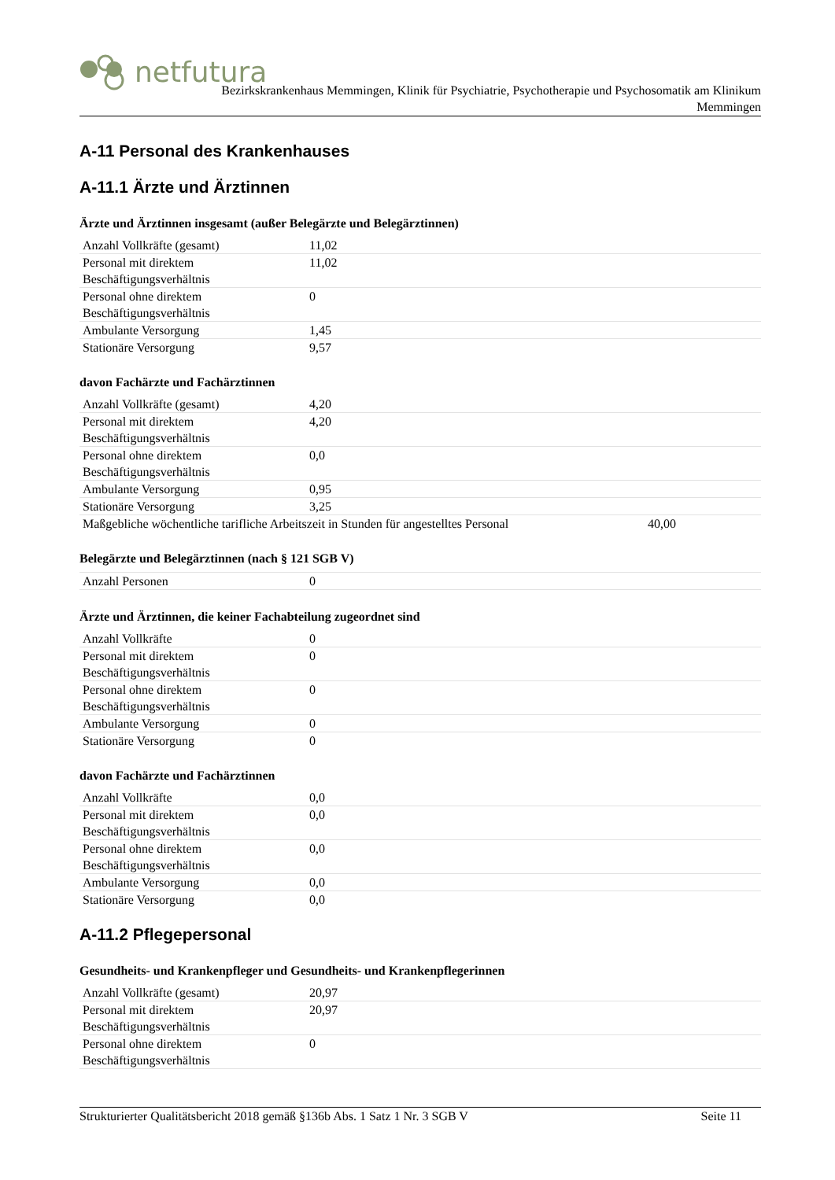netfutura
Bezirkskrankenhaus Memmingen, Klinik für Psychiatrie, Psychotherapie und Psychosomatik am Klinikum
Memmingen
A-11 Personal des Krankenhauses
A-11.1 Ärzte und Ärztinnen
Ärzte und Ärztinnen insgesamt (außer Belegärzte und Belegärztinnen)
| Anzahl Vollkräfte (gesamt) | 11,02 |
| Personal mit direktem Beschäftigungsverhältnis | 11,02 |
| Personal ohne direktem Beschäftigungsverhältnis | 0 |
| Ambulante Versorgung | 1,45 |
| Stationäre Versorgung | 9,57 |
davon Fachärzte und Fachärztinnen
| Anzahl Vollkräfte (gesamt) | 4,20 | |
| Personal mit direktem Beschäftigungsverhältnis | 4,20 | |
| Personal ohne direktem Beschäftigungsverhältnis | 0,0 | |
| Ambulante Versorgung | 0,95 | |
| Stationäre Versorgung | 3,25 | |
| Maßgebliche wöchentliche tarifliche Arbeitszeit in Stunden für angestelltes Personal | | 40,00 |
Belegärzte und Belegärztinnen (nach § 121 SGB V)
| Anzahl Personen | 0 |
Ärzte und Ärztinnen, die keiner Fachabteilung zugeordnet sind
| Anzahl Vollkräfte | 0 |
| Personal mit direktem Beschäftigungsverhältnis | 0 |
| Personal ohne direktem Beschäftigungsverhältnis | 0 |
| Ambulante Versorgung | 0 |
| Stationäre Versorgung | 0 |
davon Fachärzte und Fachärztinnen
| Anzahl Vollkräfte | 0,0 |
| Personal mit direktem Beschäftigungsverhältnis | 0,0 |
| Personal ohne direktem Beschäftigungsverhältnis | 0,0 |
| Ambulante Versorgung | 0,0 |
| Stationäre Versorgung | 0,0 |
A-11.2 Pflegepersonal
Gesundheits- und Krankenpfleger und Gesundheits- und Krankenpflegerinnen
| Anzahl Vollkräfte (gesamt) | 20,97 |
| Personal mit direktem Beschäftigungsverhältnis | 20,97 |
| Personal ohne direktem Beschäftigungsverhältnis | 0 |
Strukturierter Qualitätsbericht 2018 gemäß §136b Abs. 1 Satz 1 Nr. 3 SGB V Seite 11